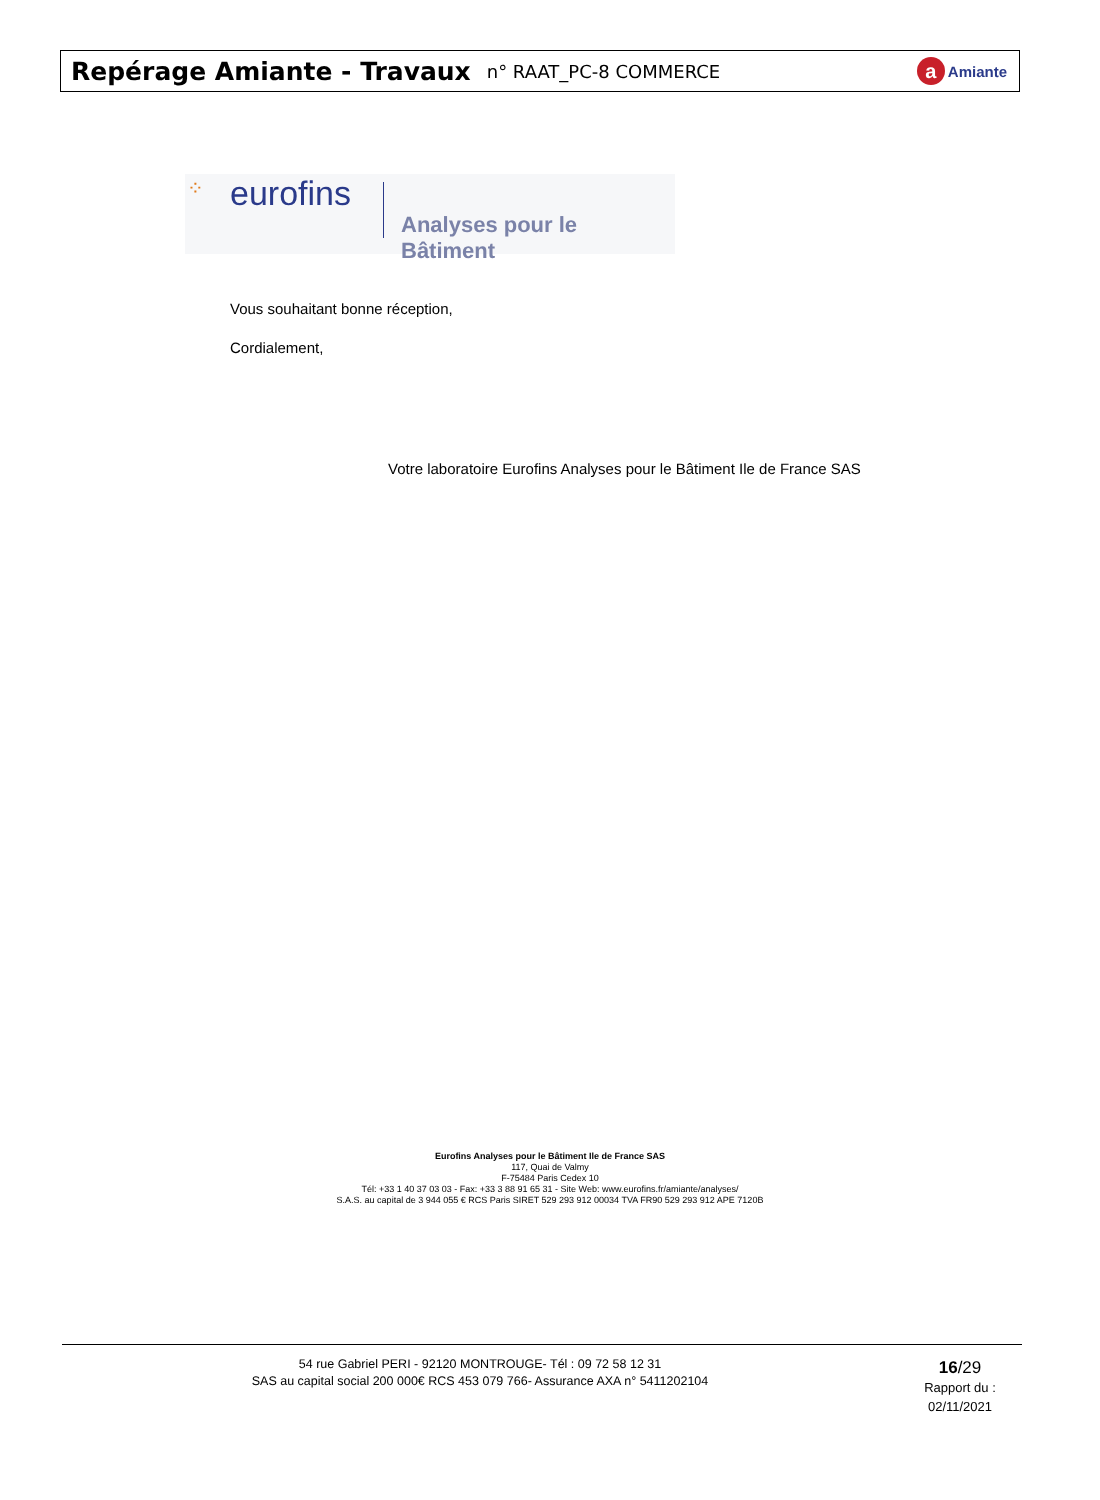Repérage Amiante - Travaux
n° RAAT_PC-8 COMMERCE
a Amiante
⁘ eurofins
Analyses pour le Bâtiment
Vous souhaitant bonne réception,
Cordialement,
Votre laboratoire Eurofins Analyses pour le Bâtiment Ile de France SAS
Eurofins Analyses pour le Bâtiment Ile de France SAS
117, Quai de Valmy
F-75484 Paris Cedex 10
Tél: +33 1 40 37 03 03 - Fax: +33 3 88 91 65 31 - Site Web: www.eurofins.fr/amiante/analyses/
S.A.S. au capital de 3 944 055 € RCS Paris SIRET 529 293 912 00034 TVA FR90 529 293 912 APE 7120B
54 rue Gabriel PERI - 92120 MONTROUGE- Tél : 09 72 58 12 31
SAS au capital social 200 000€ RCS 453 079 766- Assurance AXA n° 5411202104
16/29
Rapport du :
02/11/2021